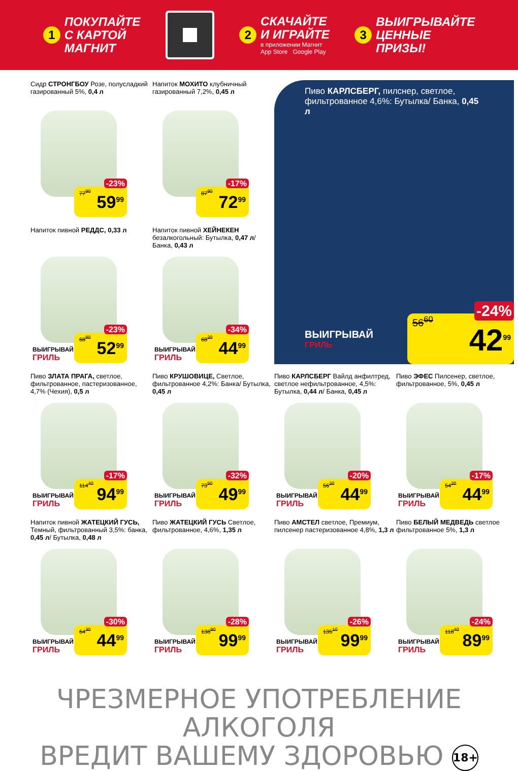1
ПОКУПАЙТЕ
С КАРТОЙ
МАГНИТ
2
СКАЧАЙТЕ
И ИГРАЙТЕ
в приложении Магнит
App Store Google Play
3
ВЫИГРЫВАЙТЕ
ЦЕННЫЕ
ПРИЗЫ!
Сидр СТРОНГБОУ Розе, полусладкий газированный 5%, 0,4 л
77<sup>90</sup>
-23%
59<sup>99</sup>
Напиток МОХИТО клубничный газированный 7,2%, 0,45 л
87<sup>90</sup>
-17%
72<sup>99</sup>
Пиво КАРЛСБЕРГ, пилснер, светлое, фильтрованное 4,6%: Бутылка/ Банка, 0,45 л
ВЫИГРЫВАЙ
ГРИЛЬ
56<sup>60</sup>
-24%
42<sup>99</sup>
Напиток пивной РЕДДС, 0,33 л
ВЫИГРЫВАЙ
ГРИЛЬ
68<sup>80</sup>
-23%
52<sup>99</sup>
Напиток пивной ХЕЙНЕКЕН безалкогольный: Бутылка, 0,47 л/ Банка, 0,43 л
ВЫИГРЫВАЙ
ГРИЛЬ
68<sup>20</sup>
-34%
44<sup>99</sup>
Пиво ЗЛАТА ПРАГА, светлое, фильтрованное, пастеризованное, 4,7% (Чехия), 0,5 л
ВЫИГРЫВАЙ
ГРИЛЬ
114<sup>40</sup>
-17%
94<sup>99</sup>
Пиво КРУШОВИЦЕ, Светлое, фильтрованное 4,2%: Банка/ Бутылка, 0,45 л
ВЫИГРЫВАЙ
ГРИЛЬ
73<sup>50</sup>
-32%
49<sup>99</sup>
Пиво КАРЛСБЕРГ Вайлд анфилтред, светлое нефильтрованное, 4,5%: Бутылка, 0,44 л/ Банка, 0,45 л
ВЫИГРЫВАЙ
ГРИЛЬ
56<sup>20</sup>
-20%
44<sup>99</sup>
Пиво ЭФЕС Пилсенер, светлое, фильтрованное, 5%, 0,45 л
ВЫИГРЫВАЙ
ГРИЛЬ
54<sup>20</sup>
-17%
44<sup>99</sup>
Напиток пивной ЖАТЕЦКИЙ ГУСЬ, Темный, фильтрованный 3,5%: банка, 0,45 л/ Бутылка, 0,48 л
ВЫИГРЫВАЙ
ГРИЛЬ
64<sup>30</sup>
-30%
44<sup>99</sup>
Пиво ЖАТЕЦКИЙ ГУСЬ Светлое, фильтрованное, 4,6%, 1,35 л
ВЫИГРЫВАЙ
ГРИЛЬ
138<sup>90</sup>
-28%
99<sup>99</sup>
Пиво АМСТЕЛ светлое, Премиум, пилсенер пастеризованное 4,8%, 1,3 л
ВЫИГРЫВАЙ
ГРИЛЬ
135<sup>10</sup>
-26%
99<sup>99</sup>
Пиво БЕЛЫЙ МЕДВЕДЬ светлое фильтрованное 5%, 1,3 л
ВЫИГРЫВАЙ
ГРИЛЬ
118<sup>40</sup>
-24%
89<sup>99</sup>
ЧРЕЗМЕРНОЕ УПОТРЕБЛЕНИЕ АЛКОГОЛЯ
ВРЕДИТ ВАШЕМУ ЗДОРОВЬЮ 18+